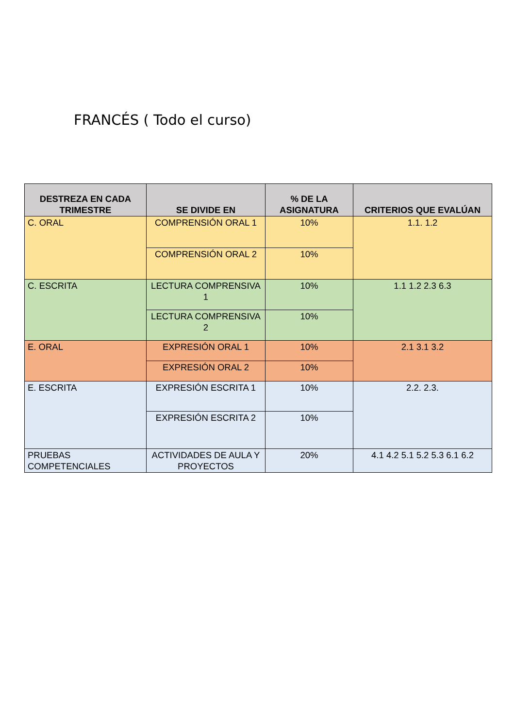FRANCÉS ( Todo el curso)
| DESTREZA EN CADA TRIMESTRE | SE DIVIDE EN | % DE LA ASIGNATURA | CRITERIOS QUE EVALÚAN |
| --- | --- | --- | --- |
| C. ORAL | COMPRENSIÓN ORAL 1 | 10% | 1.1. 1.2 |
| | COMPRENSIÓN ORAL 2 | 10% | |
| C. ESCRITA | LECTURA COMPRENSIVA 1 | 10% | 1.1 1.2 2.3 6.3 |
| | LECTURA COMPRENSIVA 2 | 10% | |
| E. ORAL | EXPRESIÓN ORAL 1 | 10% | 2.1 3.1 3.2 |
| | EXPRESIÓN ORAL 2 | 10% | |
| E. ESCRITA | EXPRESIÓN ESCRITA 1 | 10% | 2.2. 2.3. |
| | EXPRESIÓN ESCRITA 2 | 10% | |
| PRUEBAS COMPETENCIALES | ACTIVIDADES DE AULA Y PROYECTOS | 20% | 4.1 4.2 5.1 5.2 5.3 6.1 6.2 |